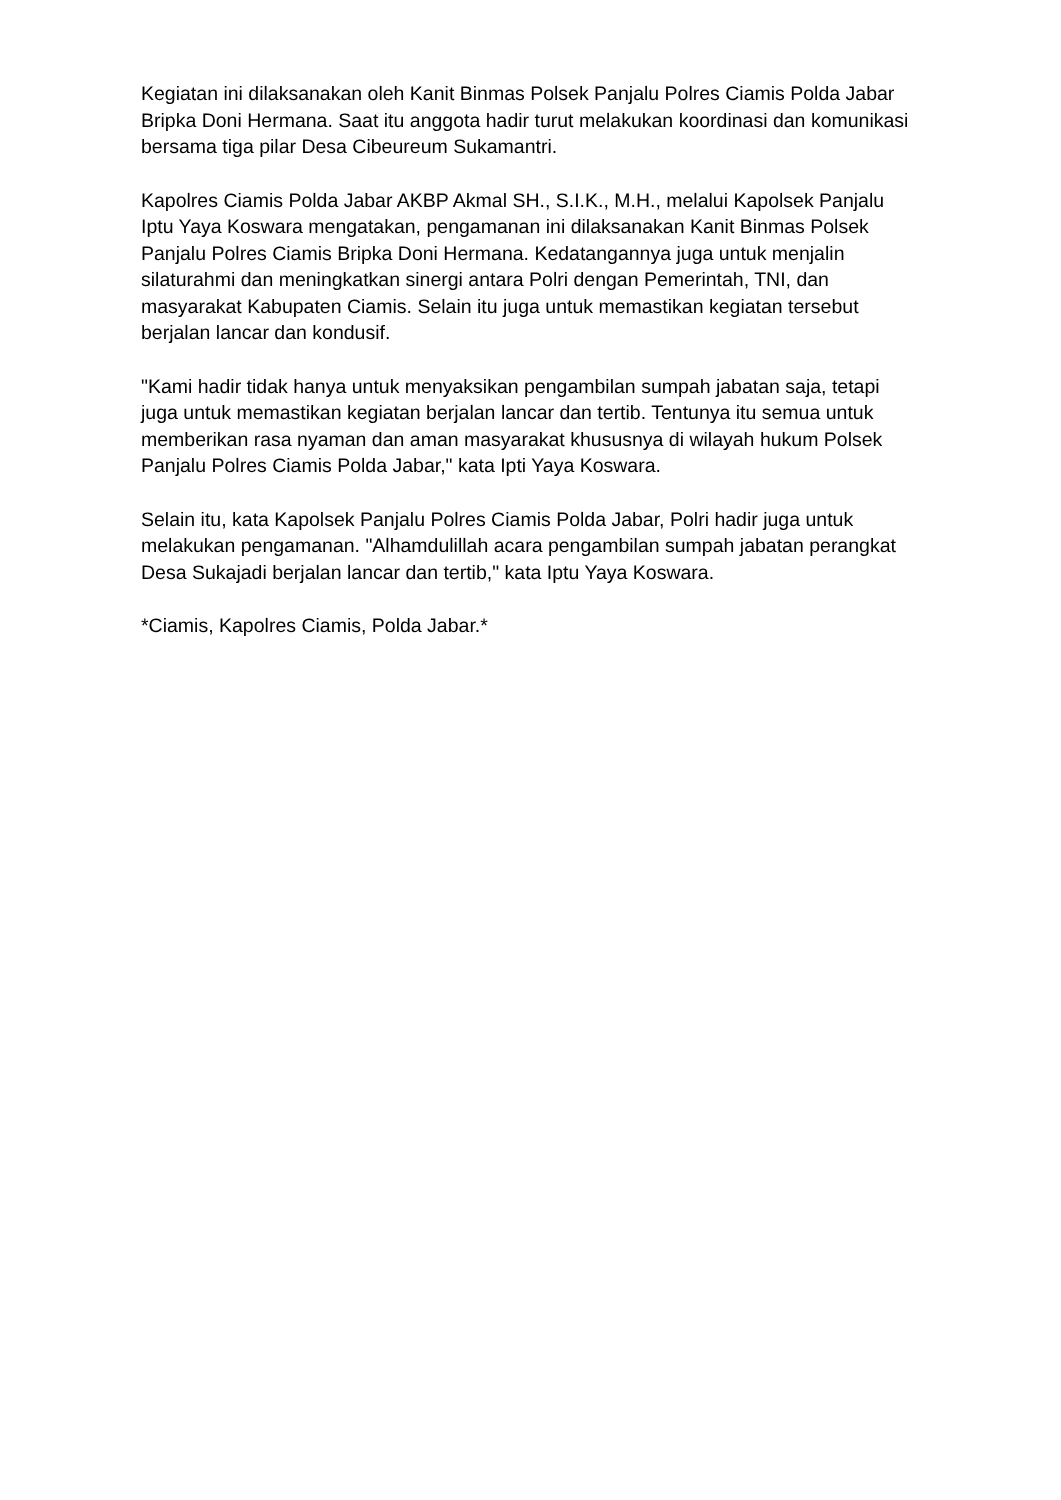Kegiatan ini dilaksanakan oleh Kanit Binmas Polsek Panjalu Polres Ciamis Polda Jabar Bripka Doni Hermana. Saat itu anggota hadir turut melakukan koordinasi dan komunikasi bersama tiga pilar Desa Cibeureum Sukamantri.
Kapolres Ciamis Polda Jabar AKBP Akmal SH., S.I.K., M.H., melalui Kapolsek Panjalu Iptu Yaya Koswara mengatakan, pengamanan ini dilaksanakan Kanit Binmas Polsek Panjalu Polres Ciamis Bripka Doni Hermana. Kedatangannya juga untuk menjalin silaturahmi dan meningkatkan sinergi antara Polri dengan Pemerintah, TNI, dan masyarakat Kabupaten Ciamis. Selain itu juga untuk memastikan kegiatan tersebut berjalan lancar dan kondusif.
"Kami hadir tidak hanya untuk menyaksikan pengambilan sumpah jabatan saja, tetapi juga untuk memastikan kegiatan berjalan lancar dan tertib. Tentunya itu semua untuk memberikan rasa nyaman dan aman masyarakat khususnya di wilayah hukum Polsek Panjalu Polres Ciamis Polda Jabar," kata Ipti Yaya Koswara.
Selain itu, kata Kapolsek Panjalu Polres Ciamis Polda Jabar, Polri hadir juga untuk melakukan pengamanan. "Alhamdulillah acara pengambilan sumpah jabatan perangkat Desa Sukajadi berjalan lancar dan tertib," kata Iptu Yaya Koswara.
*Ciamis, Kapolres Ciamis, Polda Jabar.*